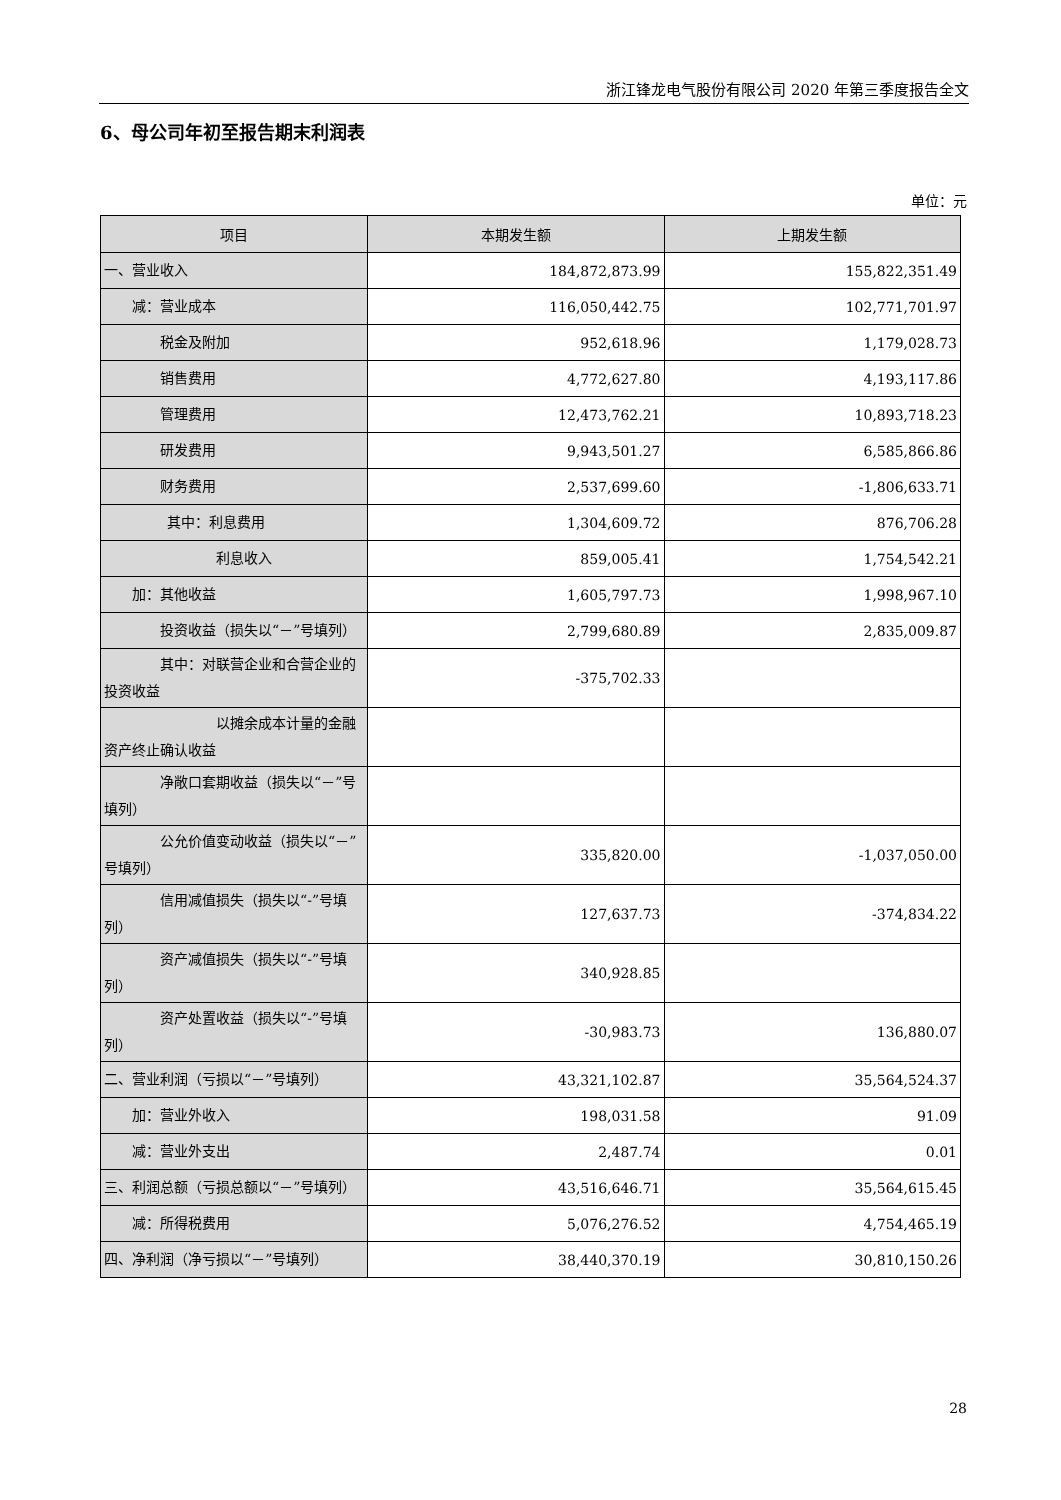浙江锋龙电气股份有限公司 2020 年第三季度报告全文
6、母公司年初至报告期末利润表
单位：元
| 项目 | 本期发生额 | 上期发生额 |
| --- | --- | --- |
| 一、营业收入 | 184,872,873.99 | 155,822,351.49 |
| 减：营业成本 | 116,050,442.75 | 102,771,701.97 |
| 税金及附加 | 952,618.96 | 1,179,028.73 |
| 销售费用 | 4,772,627.80 | 4,193,117.86 |
| 管理费用 | 12,473,762.21 | 10,893,718.23 |
| 研发费用 | 9,943,501.27 | 6,585,866.86 |
| 财务费用 | 2,537,699.60 | -1,806,633.71 |
| 其中：利息费用 | 1,304,609.72 | 876,706.28 |
| 利息收入 | 859,005.41 | 1,754,542.21 |
| 加：其他收益 | 1,605,797.73 | 1,998,967.10 |
| 投资收益（损失以“－”号填列） | 2,799,680.89 | 2,835,009.87 |
| 其中：对联营企业和合营企业的投资收益 | -375,702.33 | |
| 以摊余成本计量的金融资产终止确认收益 | | |
| 净敞口套期收益（损失以“－”号填列） | | |
| 公允价值变动收益（损失以“－”号填列） | 335,820.00 | -1,037,050.00 |
| 信用减值损失（损失以“-”号填列） | 127,637.73 | -374,834.22 |
| 资产减值损失（损失以“-”号填列） | 340,928.85 | |
| 资产处置收益（损失以“-”号填列） | -30,983.73 | 136,880.07 |
| 二、营业利润（亏损以“－”号填列） | 43,321,102.87 | 35,564,524.37 |
| 加：营业外收入 | 198,031.58 | 91.09 |
| 减：营业外支出 | 2,487.74 | 0.01 |
| 三、利润总额（亏损总额以“－”号填列） | 43,516,646.71 | 35,564,615.45 |
| 减：所得税费用 | 5,076,276.52 | 4,754,465.19 |
| 四、净利润（净亏损以“－”号填列） | 38,440,370.19 | 30,810,150.26 |
28